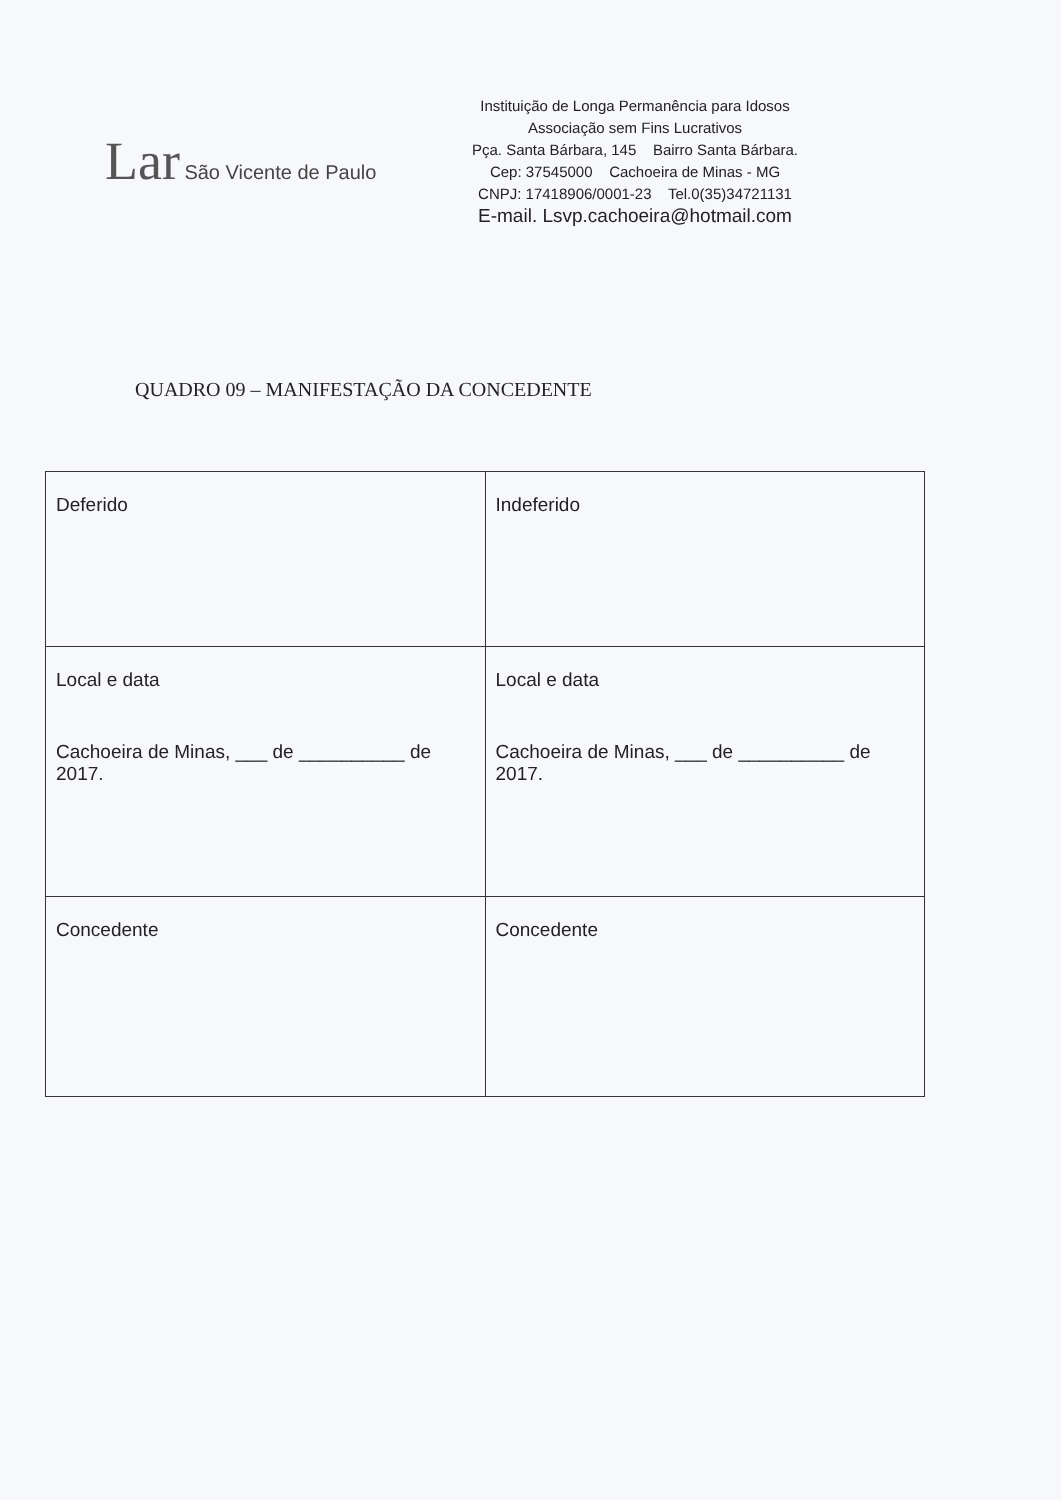Lar São Vicente de Paulo
Instituição de Longa Permanência para Idosos
Associação sem Fins Lucrativos
Pça. Santa Bárbara, 145 Bairro Santa Bárbara.
Cep: 37545000 Cachoeira de Minas - MG
CNPJ: 17418906/0001-23 Tel.0(35)34721131
E-mail. Lsvp.cachoeira@hotmail.com
QUADRO 09 – MANIFESTAÇÃO DA CONCEDENTE
| Deferido | Indeferido |
| Local e data Cachoeira de Minas, ___ de __________ de 2017. | Local e data Cachoeira de Minas, ___ de __________ de 2017. |
| Concedente | Concedente |